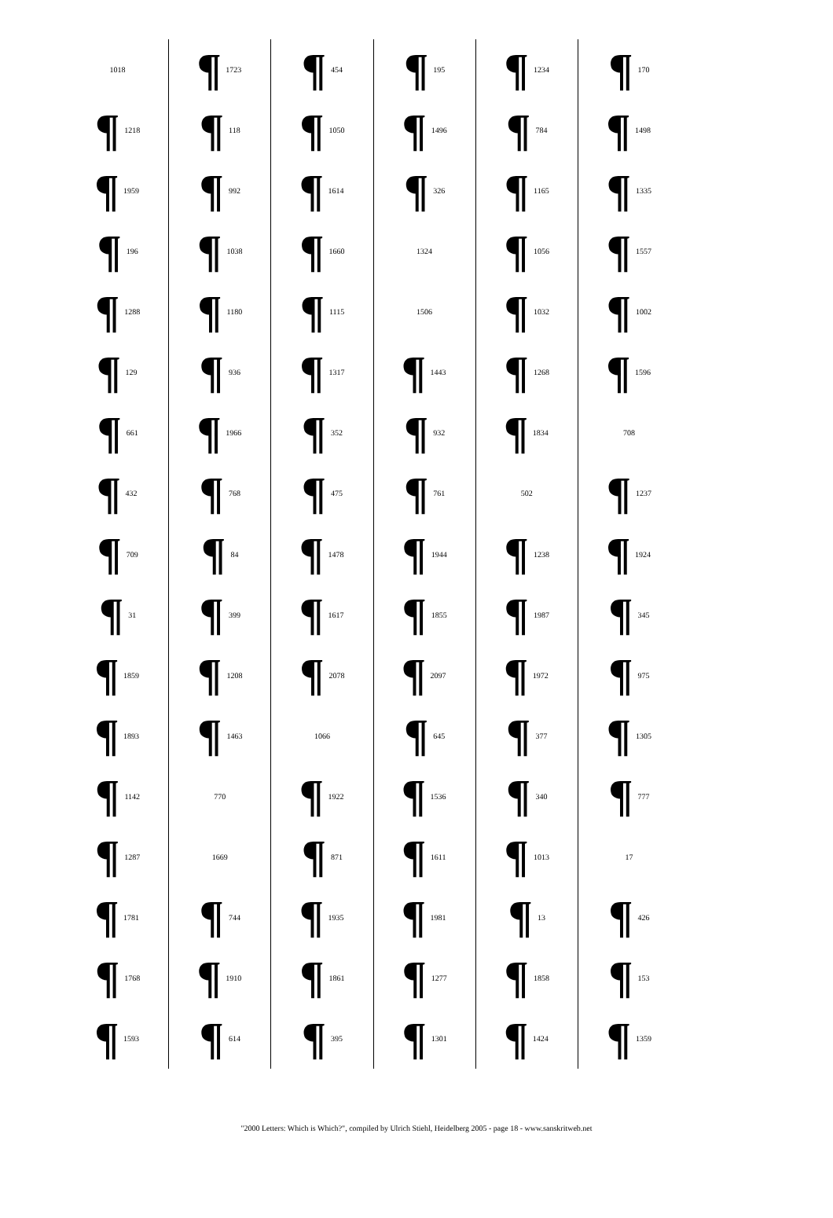1018
¶ 1218
¶ 1959
¶ 196
¶ 1288
¶ 129
¶ 661
¶ 432
¶ 709
¶ 31
¶ 1859
¶ 1893
¶ 1142
¶ 1287
¶ 1781
¶ 1768
¶ 1593
¶ 1723
¶ 118
¶ 992
¶ 1038
¶ 1180
¶ 936
¶ 1966
¶ 768
¶ 84
¶ 399
¶ 1208
¶ 1463
770
1669
¶ 744
¶ 1910
¶ 614
¶ 454
¶ 1050
¶ 1614
¶ 1660
¶ 1115
¶ 1317
¶ 352
¶ 475
¶ 1478
¶ 1617
¶ 2078
1066
¶ 1922
¶ 871
¶ 1935
¶ 1861
¶ 395
¶ 195
¶ 1496
¶ 326
1324
1506
¶ 1443
¶ 932
¶ 761
¶ 1944
¶ 1855
¶ 2097
¶ 645
¶ 1536
¶ 1611
¶ 1981
¶ 1277
¶ 1301
¶ 1234
¶ 784
¶ 1165
¶ 1056
¶ 1032
¶ 1268
¶ 1834
502
¶ 1238
¶ 1987
¶ 1972
¶ 377
¶ 340
¶ 1013
¶ 13
¶ 1858
¶ 1424
¶ 170
¶ 1498
¶ 1335
¶ 1557
¶ 1002
¶ 1596
708
¶ 1237
¶ 1924
¶ 345
¶ 975
¶ 1305
¶ 777
17
¶ 426
¶ 153
¶ 1359
"2000 Letters: Which is Which?", compiled by Ulrich Stiehl, Heidelberg 2005 - page 18 - www.sanskritweb.net